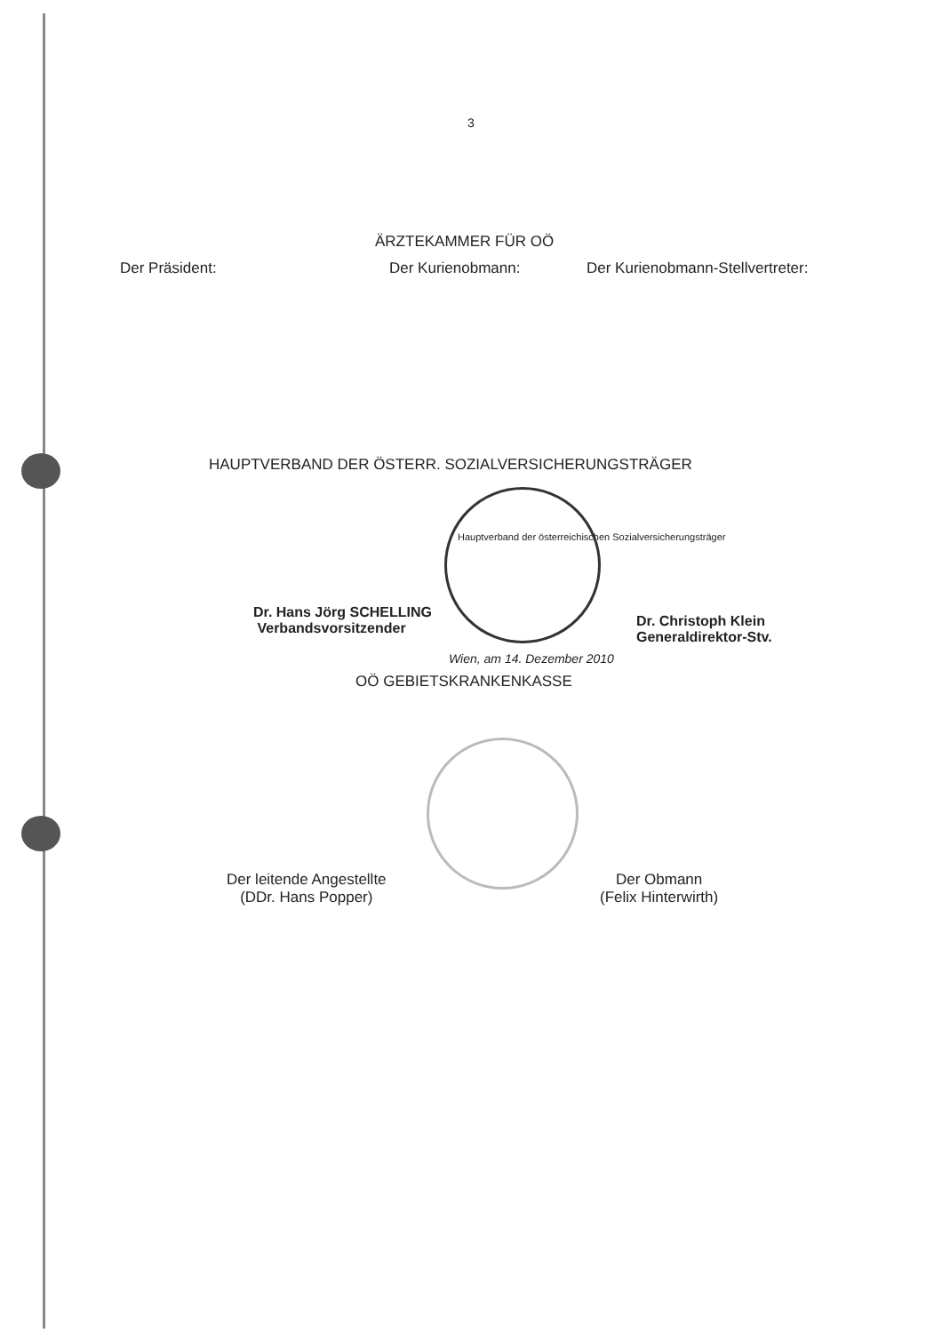3
ÄRZTEKAMMER FÜR OÖ
Der Präsident: Der Kurienobmann: Der Kurienobmann-Stellvertreter:
HAUPTVERBAND DER ÖSTERR. SOZIALVERSICHERUNGSTRÄGER
Hauptverband der österreichischen Sozialversicherungsträger
Dr. Hans Jörg SCHELLING
Verbandsvorsitzender
Dr. Christoph Klein
Generaldirektor-Stv.
Wien, am 14. Dezember 2010
OÖ GEBIETSKRANKENKASSE
Der leitende Angestellte
(DDr. Hans Popper)
Der Obmann
(Felix Hinterwirth)